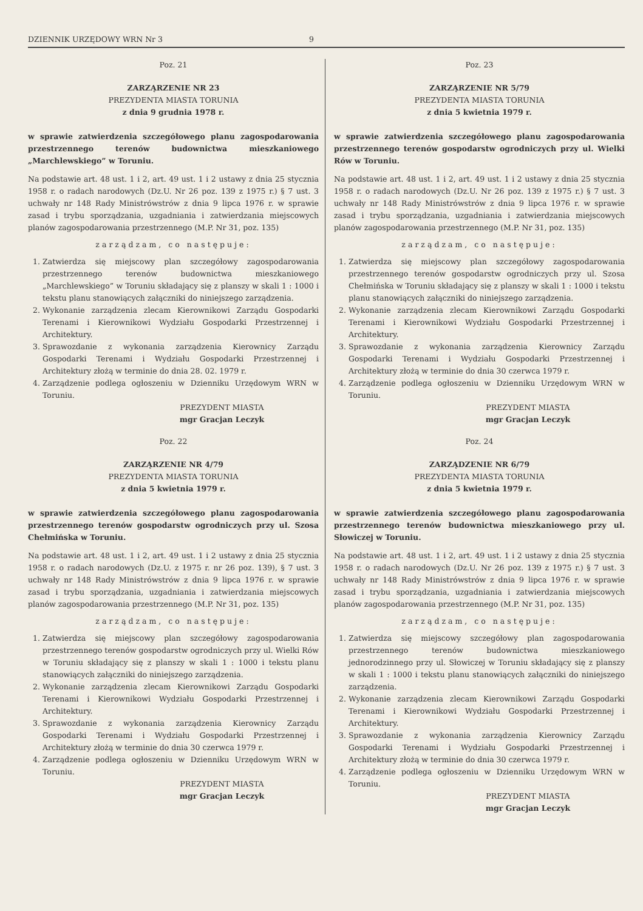DZIENNIK URZĘDOWY WRN Nr 3 9
Poz. 21
ZARZĄRZENIE NR 23
PREZYDENTA MIASTA TORUNIA
z dnia 9 grudnia 1978 r.
w sprawie zatwierdzenia szczegółowego planu zagospodarowania przestrzennego terenów budownictwa mieszkaniowego „Marchlewskiego” w Toruniu.
Na podstawie art. 48 ust. 1 i 2, art. 49 ust. 1 i 2 ustawy z dnia 25 stycznia 1958 r. o radach narodowych (Dz.U. Nr 26 poz. 139 z 1975 r.) § 7 ust. 3 uchwały nr 148 Rady Ministrówstrów z dnia 9 lipca 1976 r. w sprawie zasad i trybu sporządzania, uzgadniania i zatwierdzania miejscowych planów zagospodarowania przestrzennego (M.P. Nr 31, poz. 135)
zarządzam, co następuje:
1. Zatwierdza się miejscowy plan szczegółowy zagospodarowania przestrzennego terenów budownictwa mieszkaniowego „Marchlewskiego” w Toruniu składający się z planszy w skali 1 : 1000 i tekstu planu stanowiących załączniki do niniejszego zarządzenia.
2. Wykonanie zarządzenia zlecam Kierownikowi Zarządu Gospodarki Terenami i Kierownikowi Wydziału Gospodarki Przestrzennej i Architektury.
3. Sprawozdanie z wykonania zarządzenia Kierownicy Zarządu Gospodarki Terenami i Wydziału Gospodarki Przestrzennej i Architektury złożą w terminie do dnia 28. 02. 1979 r.
4. Zarządzenie podlega ogłoszeniu w Dzienniku Urzędowym WRN w Toruniu.
PREZYDENT MIASTA
mgr Gracjan Leczyk
Poz. 22
ZARZĄRZENIE NR 4/79
PREZYDENTA MIASTA TORUNIA
z dnia 5 kwietnia 1979 r.
w sprawie zatwierdzenia szczegółowego planu zagospodarowania przestrzennego terenów gospodarstw ogrodniczych przy ul. Szosa Chełmińska w Toruniu.
Na podstawie art. 48 ust. 1 i 2, art. 49 ust. 1 i 2 ustawy z dnia 25 stycznia 1958 r. o radach narodowych (Dz.U. z 1975 r. nr 26 poz. 139), § 7 ust. 3 uchwały nr 148 Rady Ministrówstrów z dnia 9 lipca 1976 r. w sprawie zasad i trybu sporządzania, uzgadniania i zatwierdzania miejscowych planów zagospodarowania przestrzennego (M.P. Nr 31, poz. 135)
zarządzam, co następuje:
1. Zatwierdza się miejscowy plan szczegółowy zagospodarowania przestrzennego terenów gospodarstw ogrodniczych przy ul. Wielki Rów w Toruniu składający się z planszy w skali 1 : 1000 i tekstu planu stanowiących załączniki do niniejszego zarządzenia.
2. Wykonanie zarządzenia zlecam Kierownikowi Zarządu Gospodarki Terenami i Kierownikowi Wydziału Gospodarki Przestrzennej i Architektury.
3. Sprawozdanie z wykonania zarządzenia Kierownicy Zarządu Gospodarki Terenami i Wydziału Gospodarki Przestrzennej i Architektury złożą w terminie do dnia 30 czerwca 1979 r.
4. Zarządzenie podlega ogłoszeniu w Dzienniku Urzędowym WRN w Toruniu.
PREZYDENT MIASTA
mgr Gracjan Leczyk
Poz. 23
ZARZĄRZENIE NR 5/79
PREZYDENTA MIASTA TORUNIA
z dnia 5 kwietnia 1979 r.
w sprawie zatwierdzenia szczegółowego planu zagospodarowania przestrzennego terenów gospodarstw ogrodniczych przy ul. Wielki Rów w Toruniu.
Na podstawie art. 48 ust. 1 i 2, art. 49 ust. 1 i 2 ustawy z dnia 25 stycznia 1958 r. o radach narodowych (Dz.U. Nr 26 poz. 139 z 1975 r.) § 7 ust. 3 uchwały nr 148 Rady Ministrówstrów z dnia 9 lipca 1976 r. w sprawie zasad i trybu sporządzania, uzgadniania i zatwierdzania miejscowych planów zagospodarowania przestrzennego (M.P. Nr 31, poz. 135)
zarządzam, co następuje:
1. Zatwierdza się miejscowy plan szczegółowy zagospodarowania przestrzennego terenów gospodarstw ogrodniczych przy ul. Szosa Chełmińska w Toruniu składający się z planszy w skali 1 : 1000 i tekstu planu stanowiących załączniki do niniejszego zarządzenia.
2. Wykonanie zarządzenia zlecam Kierownikowi Zarządu Gospodarki Terenami i Kierownikowi Wydziału Gospodarki Przestrzennej i Architektury.
3. Sprawozdanie z wykonania zarządzenia Kierownicy Zarządu Gospodarki Terenami i Wydziału Gospodarki Przestrzennej i Architektury złożą w terminie do dnia 30 czerwca 1979 r.
4. Zarządzenie podlega ogłoszeniu w Dzienniku Urzędowym WRN w Toruniu.
PREZYDENT MIASTA
mgr Gracjan Leczyk
Poz. 24
ZARZĄDZENIE NR 6/79
PREZYDENTA MIASTA TORUNIA
z dnia 5 kwietnia 1979 r.
w sprawie zatwierdzenia szczegółowego planu zagospodarowania przestrzennego terenów budownictwa mieszkaniowego przy ul. Słowiczej w Toruniu.
Na podstawie art. 48 ust. 1 i 2, art. 49 ust. 1 i 2 ustawy z dnia 25 stycznia 1958 r. o radach narodowych (Dz.U. Nr 26 poz. 139 z 1975 r.) § 7 ust. 3 uchwały nr 148 Rady Ministrówstrów z dnia 9 lipca 1976 r. w sprawie zasad i trybu sporządzania, uzgadniania i zatwierdzania miejscowych planów zagospodarowania przestrzennego (M.P. Nr 31, poz. 135)
zarządzam, co następuje:
1. Zatwierdza się miejscowy szczegółowy plan zagospodarowania przestrzennego terenów budownictwa mieszkaniowego jednorodzinnego przy ul. Słowiczej w Toruniu składający się z planszy w skali 1 : 1000 i tekstu planu stanowiących załączniki do niniejszego zarządzenia.
2. Wykonanie zarządzenia zlecam Kierownikowi Zarządu Gospodarki Terenami i Kierownikowi Wydziału Gospodarki Przestrzennej i Architektury.
3. Sprawozdanie z wykonania zarządzenia Kierownicy Zarządu Gospodarki Terenami i Wydziału Gospodarki Przestrzennej i Architektury złożą w terminie do dnia 30 czerwca 1979 r.
4. Zarządzenie podlega ogłoszeniu w Dzienniku Urzędowym WRN w Toruniu.
PREZYDENT MIASTA
mgr Gracjan Leczyk